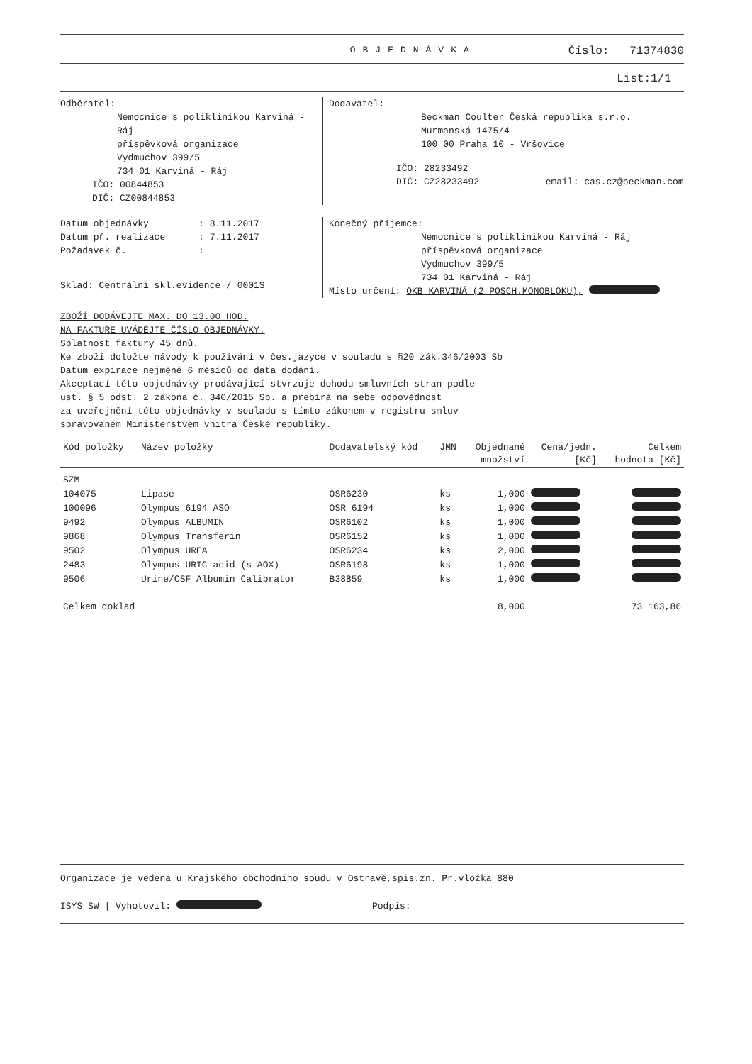OBJEDNÁVKA
Číslo: 71374830
List:1/1
Odběratel:
Nemocnice s poliklinikou Karviná - Ráj
příspěvková organizace
Vydmuchov 399/5
734 01 Karviná - Ráj
IČO: 00844853
DIČ: CZ00844853
Dodavatel:
Beckman Coulter Česká republika s.r.o.
Murmanská 1475/4
100 00 Praha 10 - Vršovice
IČO: 28233492
DIČ: CZ28233492 email: cas.cz@beckman.com
Datum objednávky : 8.11.2017
Datum př. realizace : 7.11.2017
Požadavek č. :
Sklad: Centrální skl.evidence / 0001S
Konečný příjemce:
Nemocnice s poliklinikou Karviná - Ráj
příspěvková organizace
Vydmuchov 399/5
734 01 Karviná - Ráj
Místo určení: OKB KARVINÁ (2 POSCH.MONOBLOKU),
ZBOŽÍ DODÁVEJTE MAX. DO 13.00 HOD.
NA FAKTUŘE UVÁDĚJTE ČÍSLO OBJEDNÁVKY.
Splatnost faktury 45 dnů.
Ke zboží doložte návody k používání v čes.jazyce v souladu s §20 zák.346/2003 Sb
Datum expirace nejméně 6 měsíců od data dodání.
Akceptací této objednávky prodávající stvrzuje dohodu smluvních stran podle
ust. § 5 odst. 2 zákona č. 340/2015 Sb. a přebírá na sebe odpovědnost
za uveřejnění této objednávky v souladu s tímto zákonem v registru smluv
spravovaném Ministerstvem vnitra České republiky.
| Kód položky | Název položky | Dodavatelský kód | JMN | Objednané množství | Cena/jedn. [Kč] | Celkem hodnota [Kč] |
| --- | --- | --- | --- | --- | --- | --- |
| SZM | | | | | | |
| 104075 | Lipase | OSR6230 | ks | 1,000 | | |
| 100096 | Olympus 6194 ASO | OSR 6194 | ks | 1,000 | | |
| 9492 | Olympus ALBUMIN | OSR6102 | ks | 1,000 | | |
| 9868 | Olympus Transferin | OSR6152 | ks | 1,000 | | |
| 9502 | Olympus UREA | OSR6234 | ks | 2,000 | | |
| 2483 | Olympus URIC acid (s AOX) | OSR6198 | ks | 1,000 | | |
| 9506 | Urine/CSF Albumin Calibrator | B38859 | ks | 1,000 | | |
| Celkem doklad | | | | 8,000 | | 73 163,86 |
Organizace je vedena u Krajského obchodního soudu v Ostravě,spis.zn. Pr.vložka 880
ISYS SW | Vyhotovil: Podpis: